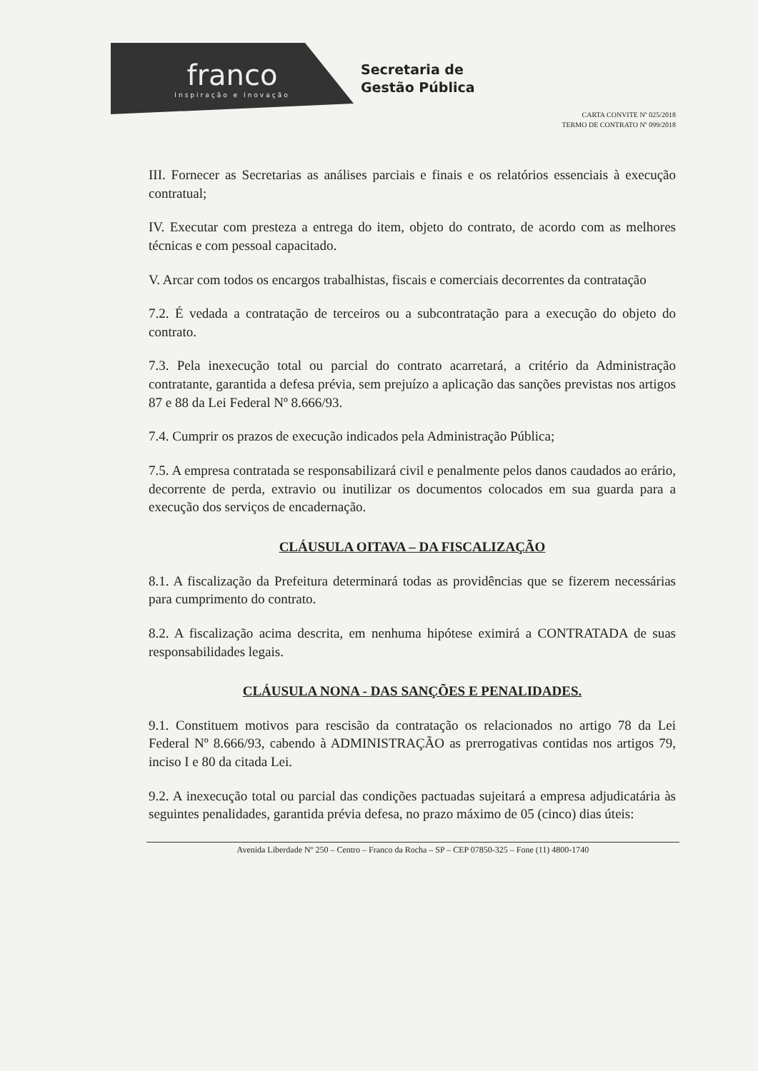franco
Inspiração e Inovação
Secretaria de
Gestão Pública
CARTA CONVITE Nº 025/2018
TERMO DE CONTRATO Nº 099/2018
III. Fornecer as Secretarias as análises parciais e finais e os relatórios essenciais à execução contratual;
IV. Executar com presteza a entrega do item, objeto do contrato, de acordo com as melhores técnicas e com pessoal capacitado.
V. Arcar com todos os encargos trabalhistas, fiscais e comerciais decorrentes da contratação
7.2. É vedada a contratação de terceiros ou a subcontratação para a execução do objeto do contrato.
7.3. Pela inexecução total ou parcial do contrato acarretará, a critério da Administração contratante, garantida a defesa prévia, sem prejuízo a aplicação das sanções previstas nos artigos 87 e 88 da Lei Federal Nº 8.666/93.
7.4. Cumprir os prazos de execução indicados pela Administração Pública;
7.5. A empresa contratada se responsabilizará civil e penalmente pelos danos caudados ao erário, decorrente de perda, extravio ou inutilizar os documentos colocados em sua guarda para a execução dos serviços de encadernação.
CLÁUSULA OITAVA – DA FISCALIZAÇÃO
8.1. A fiscalização da Prefeitura determinará todas as providências que se fizerem necessárias para cumprimento do contrato.
8.2. A fiscalização acima descrita, em nenhuma hipótese eximirá a CONTRATADA de suas responsabilidades legais.
CLÁUSULA NONA - DAS SANÇÕES E PENALIDADES.
9.1. Constituem motivos para rescisão da contratação os relacionados no artigo 78 da Lei Federal Nº 8.666/93, cabendo à ADMINISTRAÇÃO as prerrogativas contidas nos artigos 79, inciso I e 80 da citada Lei.
9.2. A inexecução total ou parcial das condições pactuadas sujeitará a empresa adjudicatária às seguintes penalidades, garantida prévia defesa, no prazo máximo de 05 (cinco) dias úteis:
Avenida Liberdade Nº 250 – Centro – Franco da Rocha – SP – CEP 07850-325 – Fone (11) 4800-1740